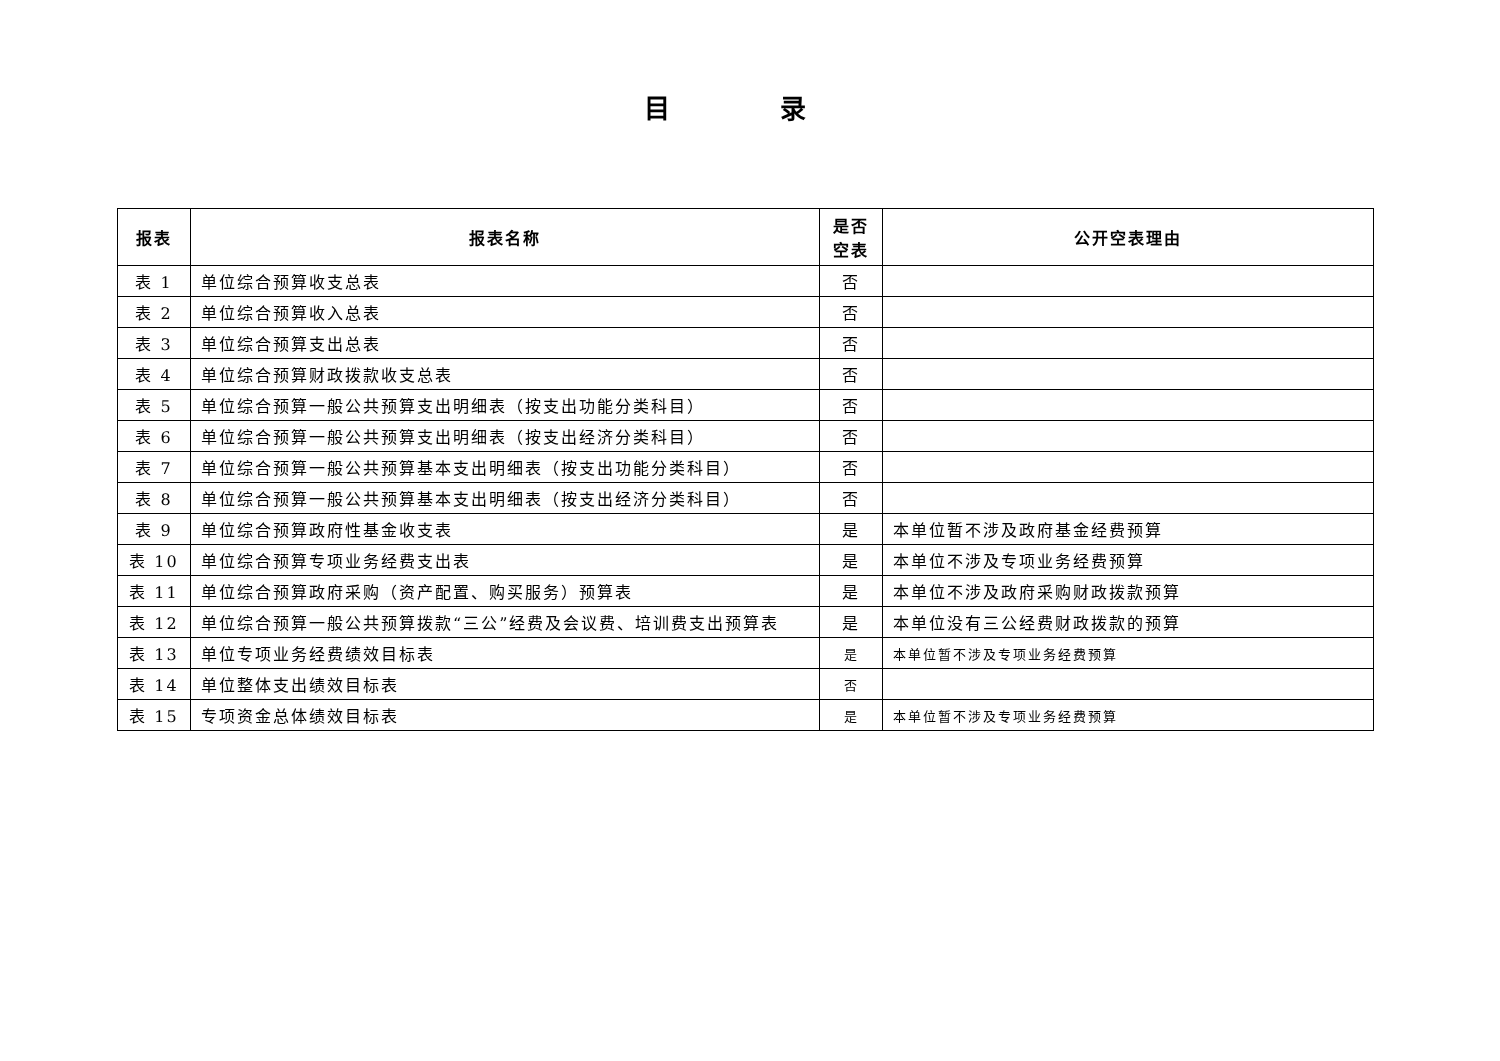目 录
| 报表 | 报表名称 | 是否 空表 | 公开空表理由 |
| --- | --- | --- | --- |
| 表 1 | 单位综合预算收支总表 | 否 | |
| 表 2 | 单位综合预算收入总表 | 否 | |
| 表 3 | 单位综合预算支出总表 | 否 | |
| 表 4 | 单位综合预算财政拨款收支总表 | 否 | |
| 表 5 | 单位综合预算一般公共预算支出明细表（按支出功能分类科目） | 否 | |
| 表 6 | 单位综合预算一般公共预算支出明细表（按支出经济分类科目） | 否 | |
| 表 7 | 单位综合预算一般公共预算基本支出明细表（按支出功能分类科目） | 否 | |
| 表 8 | 单位综合预算一般公共预算基本支出明细表（按支出经济分类科目） | 否 | |
| 表 9 | 单位综合预算政府性基金收支表 | 是 | 本单位暂不涉及政府基金经费预算 |
| 表 10 | 单位综合预算专项业务经费支出表 | 是 | 本单位不涉及专项业务经费预算 |
| 表 11 | 单位综合预算政府采购（资产配置、购买服务）预算表 | 是 | 本单位不涉及政府采购财政拨款预算 |
| 表 12 | 单位综合预算一般公共预算拨款“三公”经费及会议费、培训费支出预算表 | 是 | 本单位没有三公经费财政拨款的预算 |
| 表 13 | 单位专项业务经费绩效目标表 | 是 | 本单位暂不涉及专项业务经费预算 |
| 表 14 | 单位整体支出绩效目标表 | 否 | |
| 表 15 | 专项资金总体绩效目标表 | 是 | 本单位暂不涉及专项业务经费预算 |